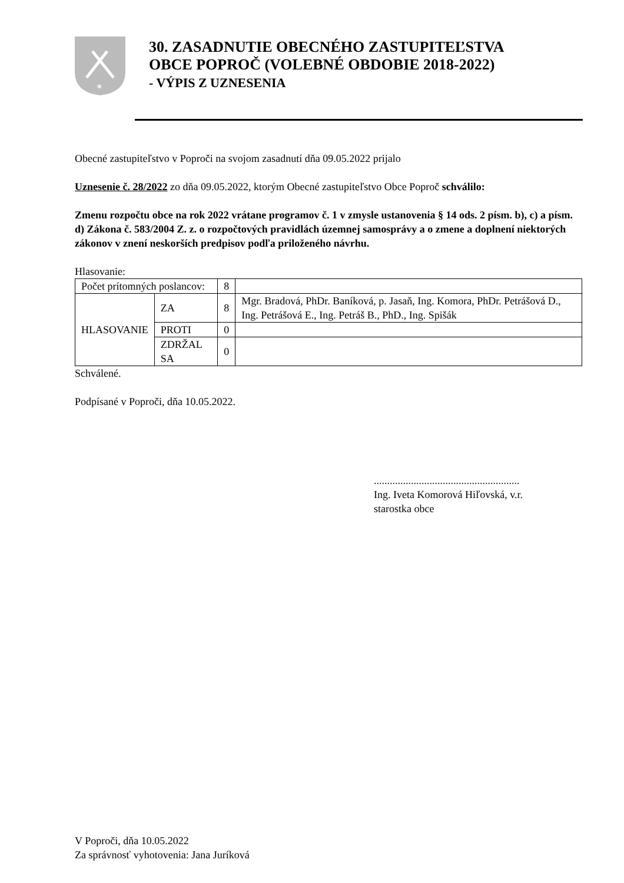✶
30. ZASADNUTIE OBECNÉHO ZASTUPITEĽSTVA
OBCE POPROČ (VOLEBNÉ OBDOBIE 2018-2022)
- VÝPIS Z UZNESENIA
Obecné zastupiteľstvo v Poproči na svojom zasadnutí dňa 09.05.2022 prijalo
Uznesenie č. 28/2022 zo dňa 09.05.2022, ktorým Obecné zastupiteľstvo Obce Poproč schválilo:
Zmenu rozpočtu obce na rok 2022 vrátane programov č. 1 v zmysle ustanovenia § 14 ods. 2 písm. b), c) a písm. d) Zákona č. 583/2004 Z. z. o rozpočtových pravidlách územnej samosprávy a o zmene a doplnení niektorých zákonov v znení neskorších predpisov podľa priloženého návrhu.
Hlasovanie:
| Počet prítomných poslancov: | | 8 | |
| HLASOVANIE | ZA | 8 | Mgr. Bradová, PhDr. Baníková, p. Jasaň, Ing. Komora, PhDr. Petrášová D., Ing. Petrášová E., Ing. Petráš B., PhD., Ing. Spišák |
| | PROTI | 0 | |
| | ZDRŽAL SA | 0 | |
Schválené.
Podpísané v Poproči, dňa 10.05.2022.
.......................................................
Ing. Iveta Komorová Hiľovská, v.r.
starostka obce
V Poproči, dňa 10.05.2022
Za správnosť vyhotovenia: Jana Juríková